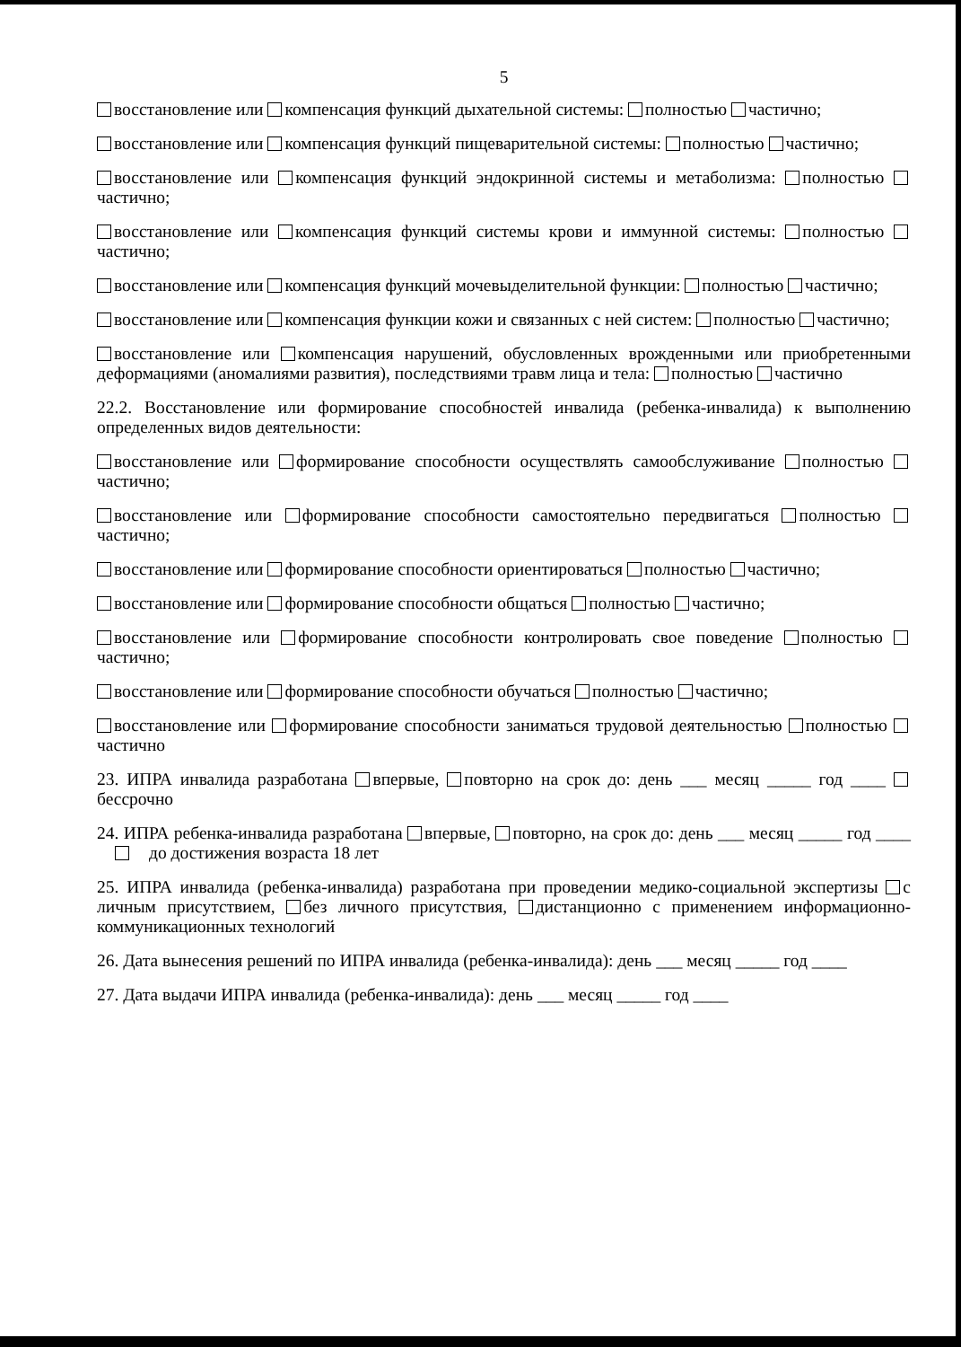5
восстановление или компенсация функций дыхательной системы: полностью частично;
восстановление или компенсация функций пищеварительной системы: полностью частично;
восстановление или компенсация функций эндокринной системы и метаболизма: полностью частично;
восстановление или компенсация функций системы крови и иммунной системы: полностью частично;
восстановление или компенсация функций мочевыделительной функции: полностью частично;
восстановление или компенсация функции кожи и связанных с ней систем: полностью частично;
восстановление или компенсация нарушений, обусловленных врожденными или приобретенными деформациями (аномалиями развития), последствиями травм лица и тела: полностью частично
22.2. Восстановление или формирование способностей инвалида (ребенка-инвалида) к выполнению определенных видов деятельности:
восстановление или формирование способности осуществлять самообслуживание полностью частично;
восстановление или формирование способности самостоятельно передвигаться полностью частично;
восстановление или формирование способности ориентироваться полностью частично;
восстановление или формирование способности общаться полностью частично;
восстановление или формирование способности контролировать свое поведение полностью частично;
восстановление или формирование способности обучаться полностью частично;
восстановление или формирование способности заниматься трудовой деятельностью полностью частично
23. ИПРА инвалида разработана впервые, повторно на срок до: день ___ месяц _____ год ____ бессрочно
24. ИПРА ребенка-инвалида разработана впервые, повторно, на срок до: день ___ месяц _____ год ____ до достижения возраста 18 лет
25. ИПРА инвалида (ребенка-инвалида) разработана при проведении медико-социальной экспертизы с личным присутствием, без личного присутствия, дистанционно с применением информационно-коммуникационных технологий
26. Дата вынесения решений по ИПРА инвалида (ребенка-инвалида): день ___ месяц _____ год ____
27. Дата выдачи ИПРА инвалида (ребенка-инвалида): день ___ месяц _____ год ____